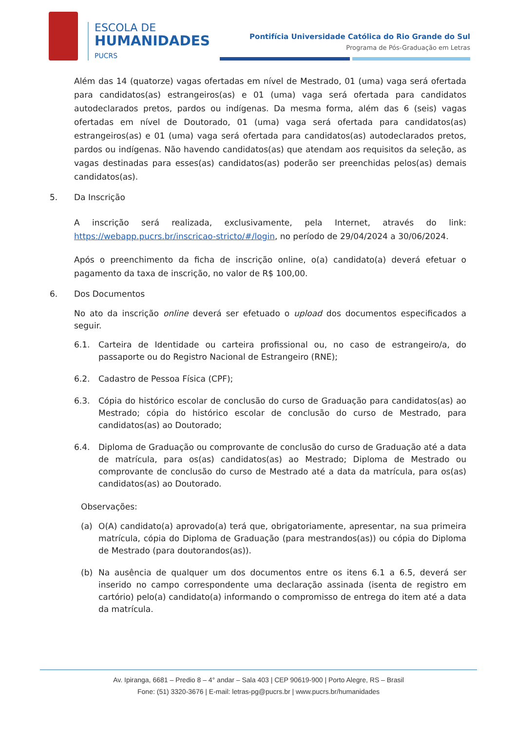ESCOLA DE
HUMANIDADES
PUCRS
Pontifícia Universidade Católica do Rio Grande do Sul
Programa de Pós-Graduação em Letras
Além das 14 (quatorze) vagas ofertadas em nível de Mestrado, 01 (uma) vaga será ofertada para candidatos(as) estrangeiros(as) e 01 (uma) vaga será ofertada para candidatos autodeclarados pretos, pardos ou indígenas. Da mesma forma, além das 6 (seis) vagas ofertadas em nível de Doutorado, 01 (uma) vaga será ofertada para candidatos(as) estrangeiros(as) e 01 (uma) vaga será ofertada para candidatos(as) autodeclarados pretos, pardos ou indígenas. Não havendo candidatos(as) que atendam aos requisitos da seleção, as vagas destinadas para esses(as) candidatos(as) poderão ser preenchidas pelos(as) demais candidatos(as).
5. Da Inscrição
A inscrição será realizada, exclusivamente, pela Internet, através do link: https://webapp.pucrs.br/inscricao-stricto/#/login, no período de 29/04/2024 a 30/06/2024.
Após o preenchimento da ficha de inscrição online, o(a) candidato(a) deverá efetuar o pagamento da taxa de inscrição, no valor de R$ 100,00.
6. Dos Documentos
No ato da inscrição online deverá ser efetuado o upload dos documentos especificados a seguir.
6.1. Carteira de Identidade ou carteira profissional ou, no caso de estrangeiro/a, do passaporte ou do Registro Nacional de Estrangeiro (RNE);
6.2. Cadastro de Pessoa Física (CPF);
6.3. Cópia do histórico escolar de conclusão do curso de Graduação para candidatos(as) ao Mestrado; cópia do histórico escolar de conclusão do curso de Mestrado, para candidatos(as) ao Doutorado;
6.4. Diploma de Graduação ou comprovante de conclusão do curso de Graduação até a data de matrícula, para os(as) candidatos(as) ao Mestrado; Diploma de Mestrado ou comprovante de conclusão do curso de Mestrado até a data da matrícula, para os(as) candidatos(as) ao Doutorado.
Observações:
(a) O(A) candidato(a) aprovado(a) terá que, obrigatoriamente, apresentar, na sua primeira matrícula, cópia do Diploma de Graduação (para mestrandos(as)) ou cópia do Diploma de Mestrado (para doutorandos(as)).
(b) Na ausência de qualquer um dos documentos entre os itens 6.1 a 6.5, deverá ser inserido no campo correspondente uma declaração assinada (isenta de registro em cartório) pelo(a) candidato(a) informando o compromisso de entrega do item até a data da matrícula.
Av. Ipiranga, 6681 – Predio 8 – 4° andar – Sala 403 | CEP 90619-900 | Porto Alegre, RS – Brasil
Fone: (51) 3320-3676 | E-mail: letras-pg@pucrs.br | www.pucrs.br/humanidades